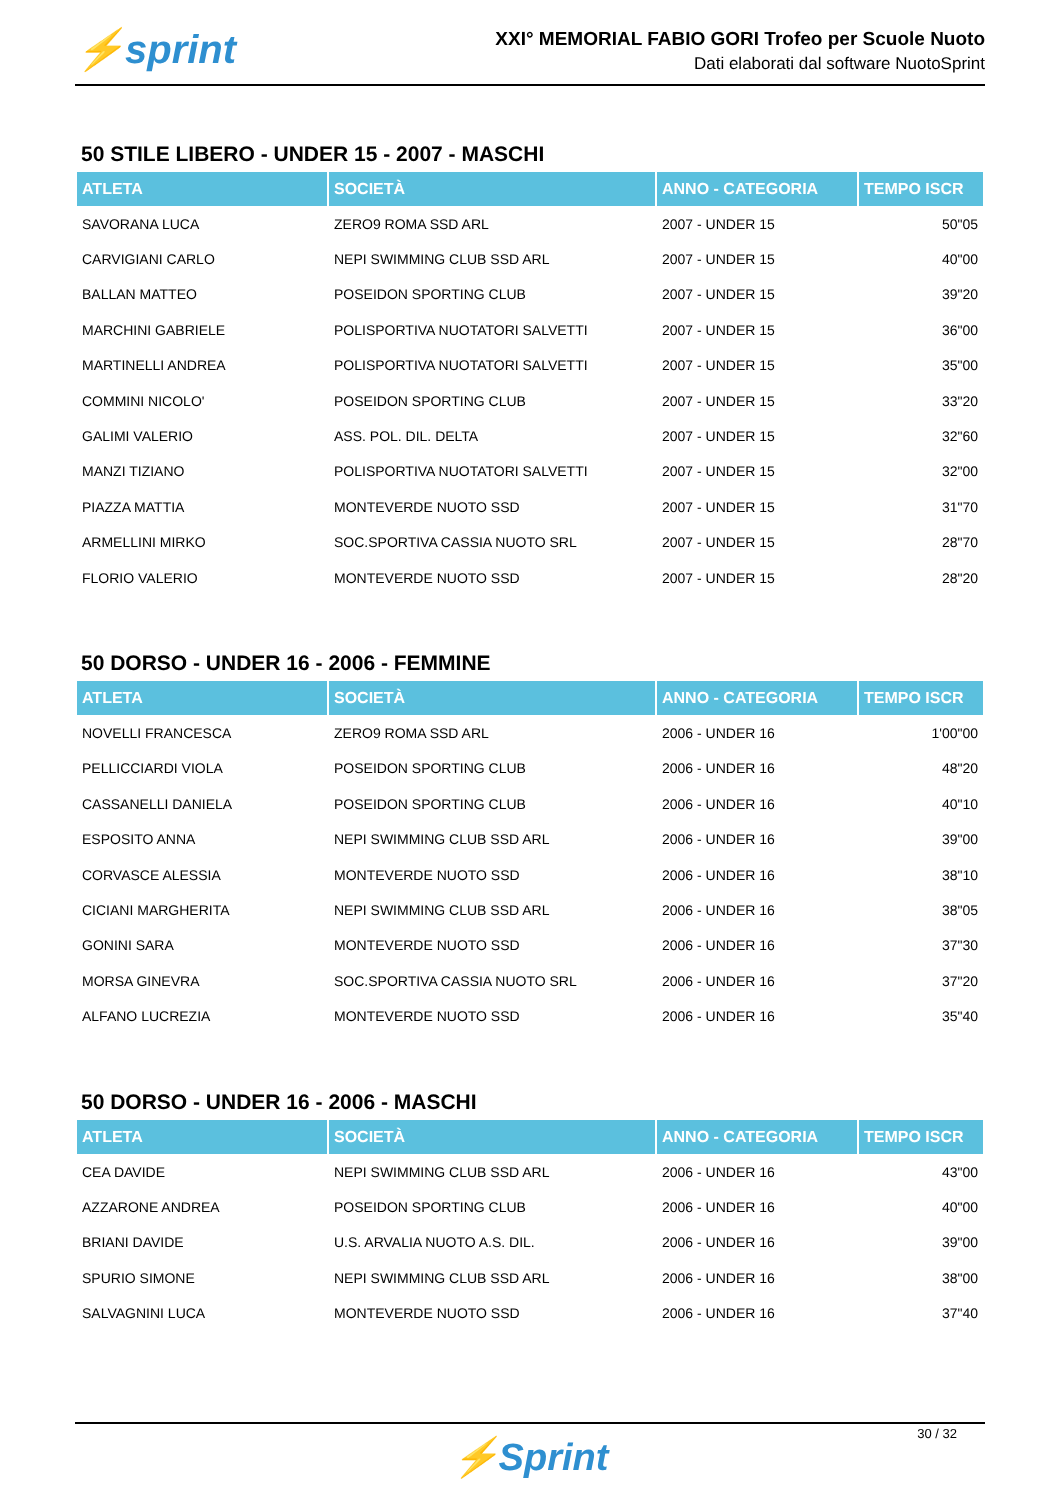⚡sprint
XXI° MEMORIAL FABIO GORI Trofeo per Scuole Nuoto
Dati elaborati dal software NuotoSprint
50 STILE LIBERO - UNDER 15 - 2007 - MASCHI
| ATLETA | SOCIETÀ | ANNO - CATEGORIA | TEMPO ISCR |
| --- | --- | --- | --- |
| SAVORANA LUCA | ZERO9 ROMA SSD ARL | 2007 - UNDER 15 | 50"05 |
| CARVIGIANI CARLO | NEPI SWIMMING CLUB SSD ARL | 2007 - UNDER 15 | 40"00 |
| BALLAN MATTEO | POSEIDON SPORTING CLUB | 2007 - UNDER 15 | 39"20 |
| MARCHINI GABRIELE | POLISPORTIVA NUOTATORI SALVETTI | 2007 - UNDER 15 | 36"00 |
| MARTINELLI ANDREA | POLISPORTIVA NUOTATORI SALVETTI | 2007 - UNDER 15 | 35"00 |
| COMMINI NICOLO' | POSEIDON SPORTING CLUB | 2007 - UNDER 15 | 33"20 |
| GALIMI VALERIO | ASS. POL. DIL. DELTA | 2007 - UNDER 15 | 32"60 |
| MANZI TIZIANO | POLISPORTIVA NUOTATORI SALVETTI | 2007 - UNDER 15 | 32"00 |
| PIAZZA MATTIA | MONTEVERDE NUOTO SSD | 2007 - UNDER 15 | 31"70 |
| ARMELLINI MIRKO | SOC.SPORTIVA CASSIA NUOTO SRL | 2007 - UNDER 15 | 28"70 |
| FLORIO VALERIO | MONTEVERDE NUOTO SSD | 2007 - UNDER 15 | 28"20 |
50 DORSO - UNDER 16 - 2006 - FEMMINE
| ATLETA | SOCIETÀ | ANNO - CATEGORIA | TEMPO ISCR |
| --- | --- | --- | --- |
| NOVELLI FRANCESCA | ZERO9 ROMA SSD ARL | 2006 - UNDER 16 | 1'00"00 |
| PELLICCIARDI VIOLA | POSEIDON SPORTING CLUB | 2006 - UNDER 16 | 48"20 |
| CASSANELLI DANIELA | POSEIDON SPORTING CLUB | 2006 - UNDER 16 | 40"10 |
| ESPOSITO ANNA | NEPI SWIMMING CLUB SSD ARL | 2006 - UNDER 16 | 39"00 |
| CORVASCE ALESSIA | MONTEVERDE NUOTO SSD | 2006 - UNDER 16 | 38"10 |
| CICIANI MARGHERITA | NEPI SWIMMING CLUB SSD ARL | 2006 - UNDER 16 | 38"05 |
| GONINI SARA | MONTEVERDE NUOTO SSD | 2006 - UNDER 16 | 37"30 |
| MORSA GINEVRA | SOC.SPORTIVA CASSIA NUOTO SRL | 2006 - UNDER 16 | 37"20 |
| ALFANO LUCREZIA | MONTEVERDE NUOTO SSD | 2006 - UNDER 16 | 35"40 |
50 DORSO - UNDER 16 - 2006 - MASCHI
| ATLETA | SOCIETÀ | ANNO - CATEGORIA | TEMPO ISCR |
| --- | --- | --- | --- |
| CEA DAVIDE | NEPI SWIMMING CLUB SSD ARL | 2006 - UNDER 16 | 43"00 |
| AZZARONE ANDREA | POSEIDON SPORTING CLUB | 2006 - UNDER 16 | 40"00 |
| BRIANI DAVIDE | U.S. ARVALIA NUOTO A.S. DIL. | 2006 - UNDER 16 | 39"00 |
| SPURIO SIMONE | NEPI SWIMMING CLUB SSD ARL | 2006 - UNDER 16 | 38"00 |
| SALVAGNINI LUCA | MONTEVERDE NUOTO SSD | 2006 - UNDER 16 | 37"40 |
30 / 32
⚡Sprint